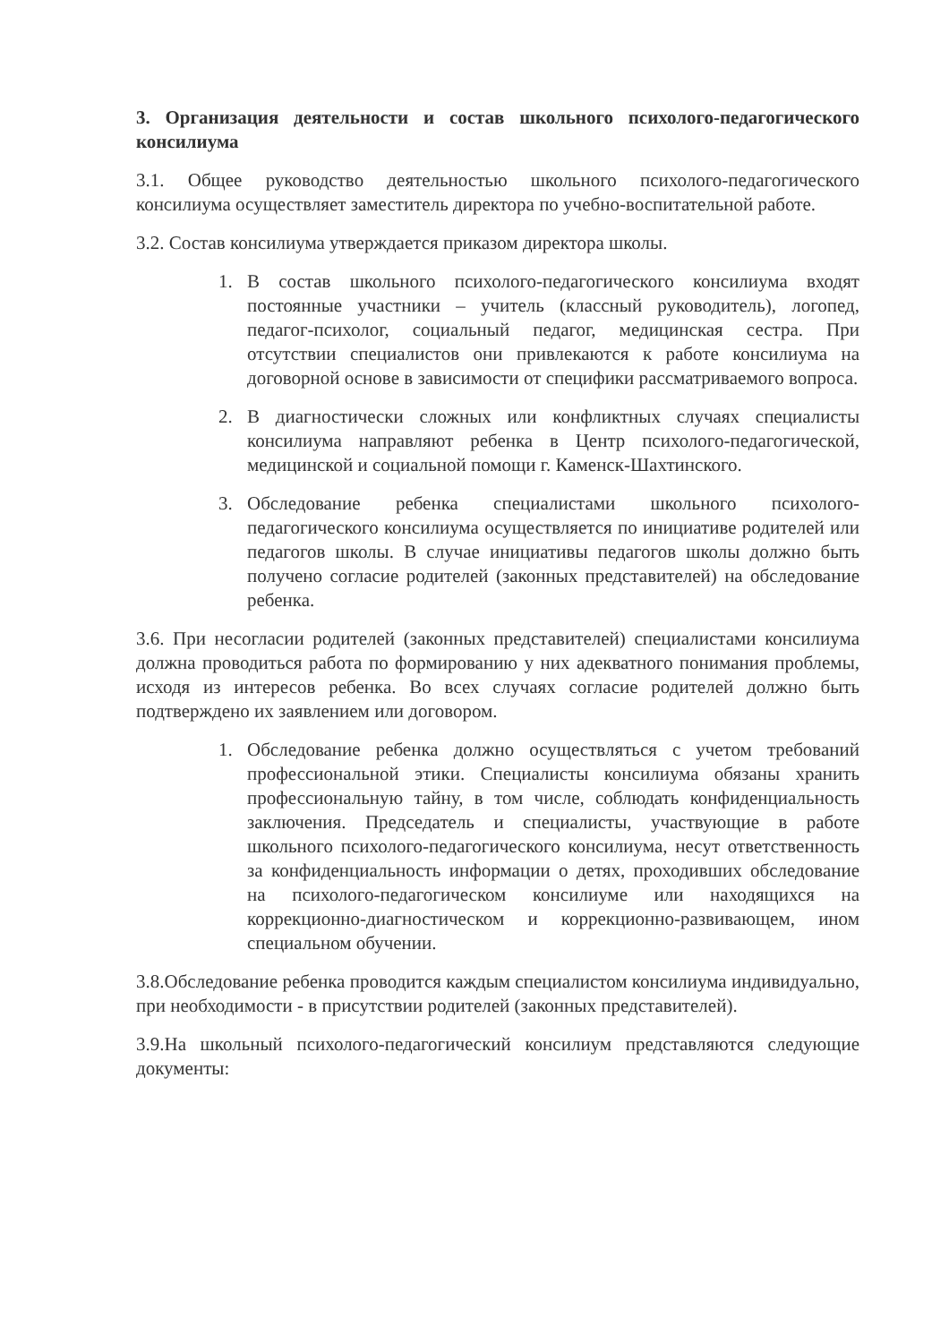3. Организация деятельности и состав школьного психолого-педагогического консилиума
3.1. Общее руководство деятельностью школьного психолого-педагогического консилиума осуществляет заместитель директора по учебно-воспитательной работе.
3.2. Состав консилиума утверждается приказом директора школы.
1. В состав школьного психолого-педагогического консилиума входят постоянные участники – учитель (классный руководитель), логопед, педагог-психолог, социальный педагог, медицинская сестра. При отсутствии специалистов они привлекаются к работе консилиума на договорной основе в зависимости от специфики рассматриваемого вопроса.
2. В диагностически сложных или конфликтных случаях специалисты консилиума направляют ребенка в Центр психолого-педагогической, медицинской и социальной помощи г. Каменск-Шахтинского.
3. Обследование ребенка специалистами школьного психолого-педагогического консилиума осуществляется по инициативе родителей или педагогов школы. В случае инициативы педагогов школы должно быть получено согласие родителей (законных представителей) на обследование ребенка.
3.6. При несогласии родителей (законных представителей) специалистами консилиума должна проводиться работа по формированию у них адекватного понимания проблемы, исходя из интересов ребенка. Во всех случаях согласие родителей должно быть подтверждено их заявлением или договором.
1. Обследование ребенка должно осуществляться с учетом требований профессиональной этики. Специалисты консилиума обязаны хранить профессиональную тайну, в том числе, соблюдать конфиденциальность заключения. Председатель и специалисты, участвующие в работе школьного психолого-педагогического консилиума, несут ответственность за конфиденциальность информации о детях, проходивших обследование на психолого-педагогическом консилиуме или находящихся на коррекционно-диагностическом и коррекционно-развивающем, ином специальном обучении.
3.8.Обследование ребенка проводится каждым специалистом консилиума индивидуально, при необходимости - в присутствии родителей (законных представителей).
3.9.На школьный психолого-педагогический консилиум представляются следующие документы: